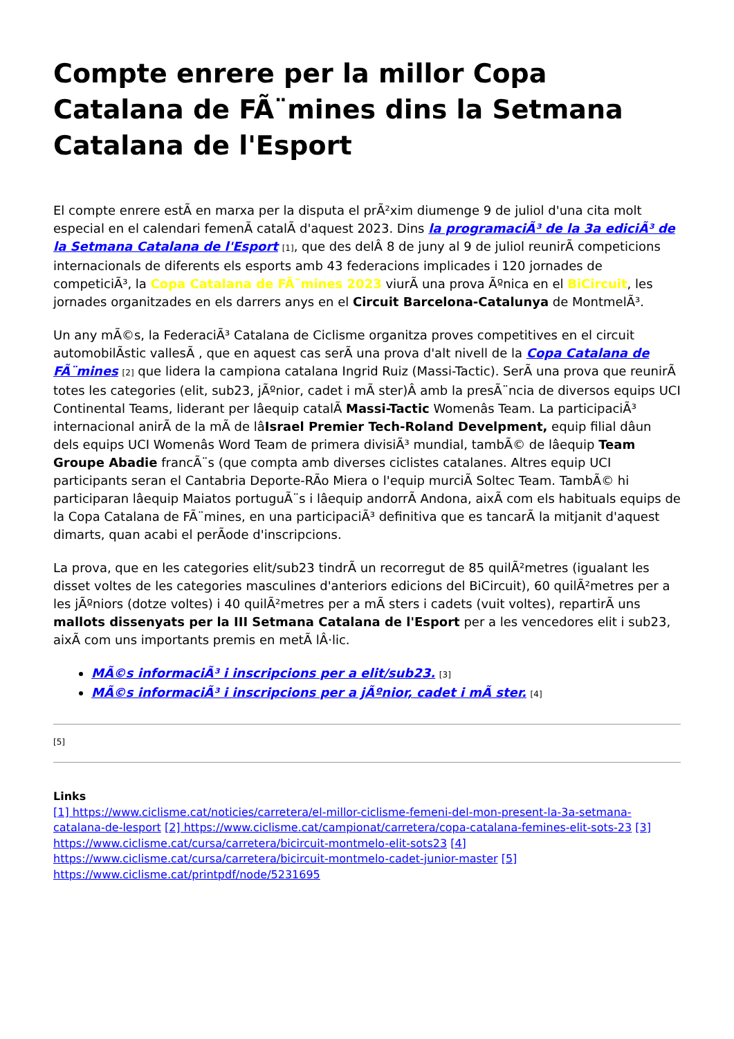Compte enrere per la millor Copa Catalana de FÃ¨mines dins la Setmana Catalana de l'Esport
El compte enrere estÃ en marxa per la disputa el prÃ²xim diumenge 9 de juliol d'una cita molt especial en el calendari femenÃ catalÃ d'aquest 2023. Dins la programaciÃ³ de la 3a ediciÃ³ de la Setmana Catalana de l'Esport [1], que des delÂ 8 de juny al 9 de juliol reunirÃ competicions internacionals de diferents els esports amb 43 federacions implicades i 120 jornades de competiciÃ³, la Copa Catalana de FÃ¨mines 2023 viurÃ una prova Ãºnica en el BiCircuit, les jornades organitzades en els darrers anys en el Circuit Barcelona-Catalunya de MontmelÃ³.
Un any mÃ©s, la FederaciÃ³ Catalana de Ciclisme organitza proves competitives en el circuit automobilÃstic vallesÃ , que en aquest cas serÃ una prova d'alt nivell de la Copa Catalana de FÃ¨mines [2] que lidera la campiona catalana Ingrid Ruiz (Massi-Tactic). SerÃ una prova que reunirÃ totes les categories (elit, sub23, jÃºnior, cadet i mÃ ster)Â amb la presÃ¨ncia de diversos equips UCI Continental Teams, liderant per lâequip catalÃ Massi-Tactic Womenâs Team. La participaciÃ³ internacional anirÃ de la mÃ de lâIsrael Premier Tech-Roland Develpment, equip filial dâun dels equips UCI Womenâs Word Team de primera divisiÃ³ mundial, tambÃ© de lâequip Team Groupe Abadie francÃ¨s (que compta amb diverses ciclistes catalanes. Altres equip UCI participants seran el Cantabria Deporte-RÃo Miera o l'equip murciÃ Soltec Team. TambÃ© hi participaran lâequip Maiatos portuguÃ¨s i lâequip andorrÃ Andona, aixÃ com els habituals equips de la Copa Catalana de FÃ¨mines, en una participaciÃ³ definitiva que es tancarÃ la mitjanit d'aquest dimarts, quan acabi el perÃode d'inscripcions.
La prova, que en les categories elit/sub23 tindrÃ un recorregut de 85 quilÃ²metres (igualant les disset voltes de les categories masculines d'anteriors edicions del BiCircuit), 60 quilÃ²metres per a les jÃºniors (dotze voltes) i 40 quilÃ²metres per a mÃ sters i cadets (vuit voltes), repartirÃ uns mallots dissenyats per la III Setmana Catalana de l'Esport per a les vencedores elit i sub23, aixÃ com uns importants premis en metÃ lÂ·lic.
MÃ©s informaciÃ³ i inscripcions per a elit/sub23. [3]
MÃ©s informaciÃ³ i inscripcions per a jÃºnior, cadet i mÃ ster. [4]
[5]
Links
[1] https://www.ciclisme.cat/noticies/carretera/el-millor-ciclisme-femeni-del-mon-present-la-3a-setmana-catalana-de-lesport [2] https://www.ciclisme.cat/campionat/carretera/copa-catalana-femines-elit-sots-23 [3] https://www.ciclisme.cat/cursa/carretera/bicircuit-montmelo-elit-sots23 [4] https://www.ciclisme.cat/cursa/carretera/bicircuit-montmelo-cadet-junior-master [5] https://www.ciclisme.cat/printpdf/node/5231695